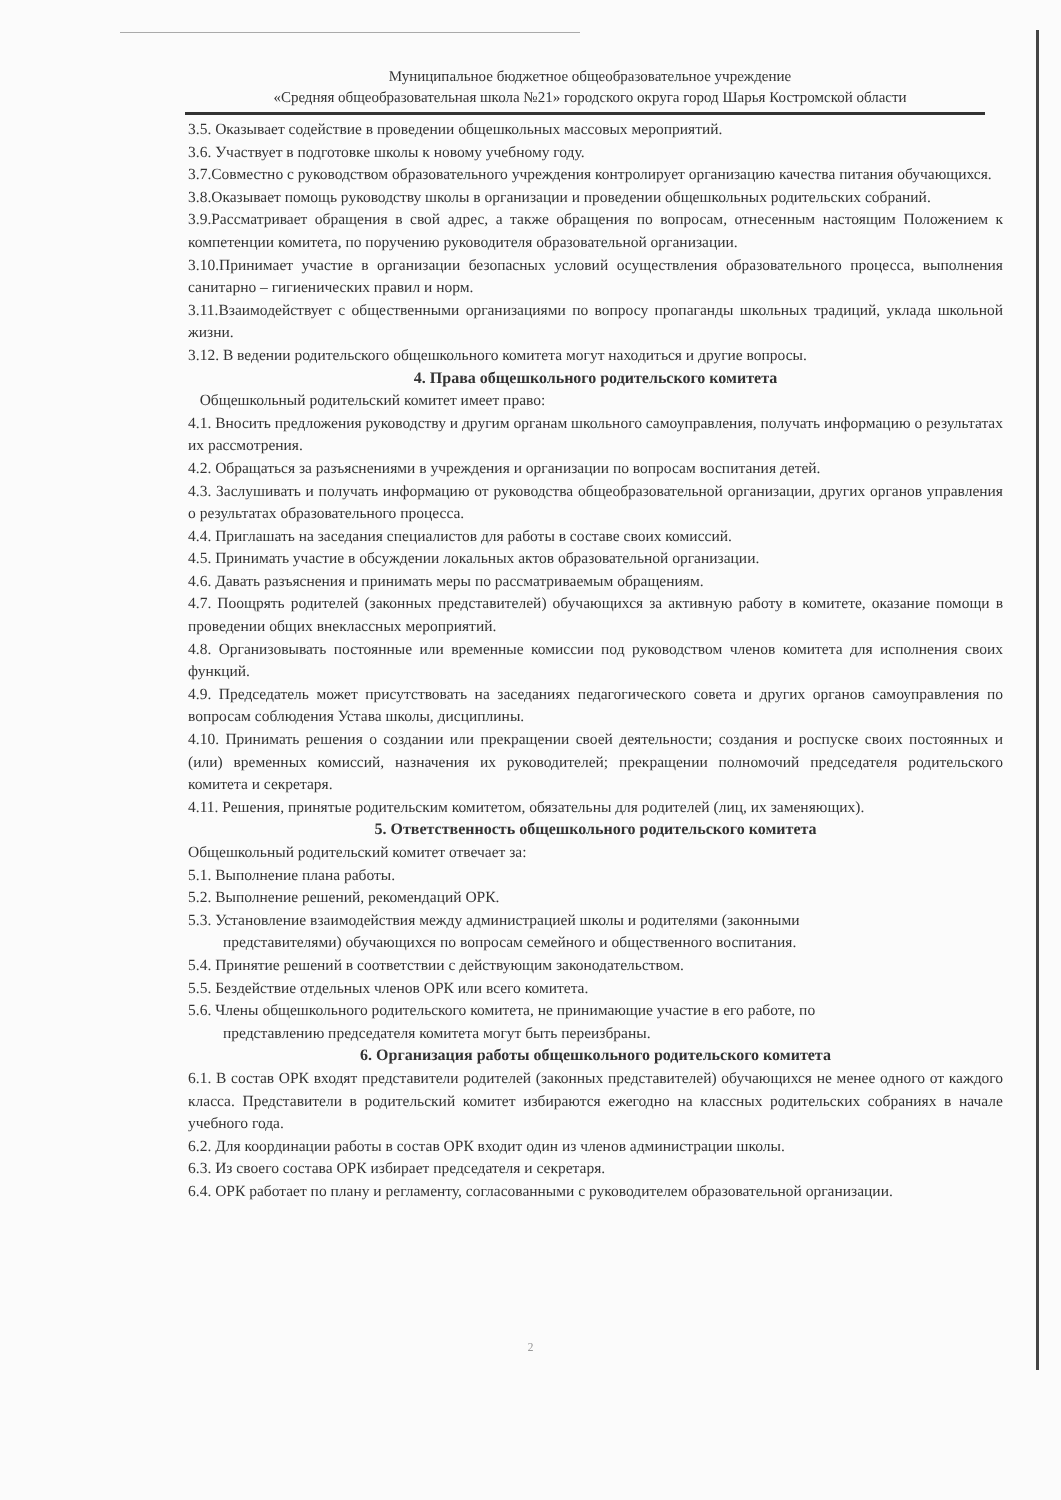Муниципальное бюджетное общеобразовательное учреждение
«Средняя общеобразовательная школа №21» городского округа город Шарья Костромской области
3.5. Оказывает содействие в проведении общешкольных массовых мероприятий.
3.6. Участвует в подготовке школы к новому учебному году.
3.7.Совместно с руководством образовательного учреждения контролирует организацию качества питания обучающихся.
3.8.Оказывает помощь руководству школы в организации и проведении общешкольных родительских собраний.
3.9.Рассматривает обращения в свой адрес, а также обращения по вопросам, отнесенным настоящим Положением к компетенции комитета, по поручению руководителя образовательной организации.
3.10.Принимает участие в организации безопасных условий осуществления образовательного процесса, выполнения санитарно – гигиенических правил и норм.
3.11.Взаимодействует с общественными организациями по вопросу пропаганды школьных традиций, уклада школьной жизни.
3.12. В ведении родительского общешкольного комитета могут находиться и другие вопросы.
4. Права общешкольного родительского комитета
Общешкольный родительский комитет имеет право:
4.1. Вносить предложения руководству и другим органам школьного самоуправления, получать информацию о результатах их рассмотрения.
4.2. Обращаться за разъяснениями в учреждения и организации по вопросам воспитания детей.
4.3. Заслушивать и получать информацию от руководства общеобразовательной организации, других органов управления о результатах образовательного процесса.
4.4. Приглашать на заседания специалистов для работы в составе своих комиссий.
4.5. Принимать участие в обсуждении локальных актов образовательной организации.
4.6. Давать разъяснения и принимать меры по рассматриваемым обращениям.
4.7. Поощрять родителей (законных представителей) обучающихся за активную работу в комитете, оказание помощи в проведении общих внеклассных мероприятий.
4.8. Организовывать постоянные или временные комиссии под руководством членов комитета для исполнения своих функций.
4.9. Председатель может присутствовать на заседаниях педагогического совета и других органов самоуправления по вопросам соблюдения Устава школы, дисциплины.
4.10. Принимать решения о создании или прекращении своей деятельности; создания и роспуске своих постоянных и (или) временных комиссий, назначения их руководителей; прекращении полномочий председателя родительского комитета и секретаря.
4.11. Решения, принятые родительским комитетом, обязательны для родителей (лиц, их заменяющих).
5. Ответственность общешкольного родительского комитета
Общешкольный родительский комитет отвечает за:
5.1. Выполнение плана работы.
5.2. Выполнение решений, рекомендаций ОРК.
5.3. Установление взаимодействия между администрацией школы и родителями (законными
представителями) обучающихся по вопросам семейного и общественного воспитания.
5.4. Принятие решений в соответствии с действующим законодательством.
5.5. Бездействие отдельных членов ОРК или всего комитета.
5.6. Члены общешкольного родительского комитета, не принимающие участие в его работе, по
представлению председателя комитета могут быть переизбраны.
6. Организация работы общешкольного родительского комитета
6.1. В состав ОРК входят представители родителей (законных представителей) обучающихся не менее одного от каждого класса. Представители в родительский комитет избираются ежегодно на классных родительских собраниях в начале учебного года.
6.2. Для координации работы в состав ОРК входит один из членов администрации школы.
6.3. Из своего состава ОРК избирает председателя и секретаря.
6.4. ОРК работает по плану и регламенту, согласованными с руководителем образовательной организации.
2